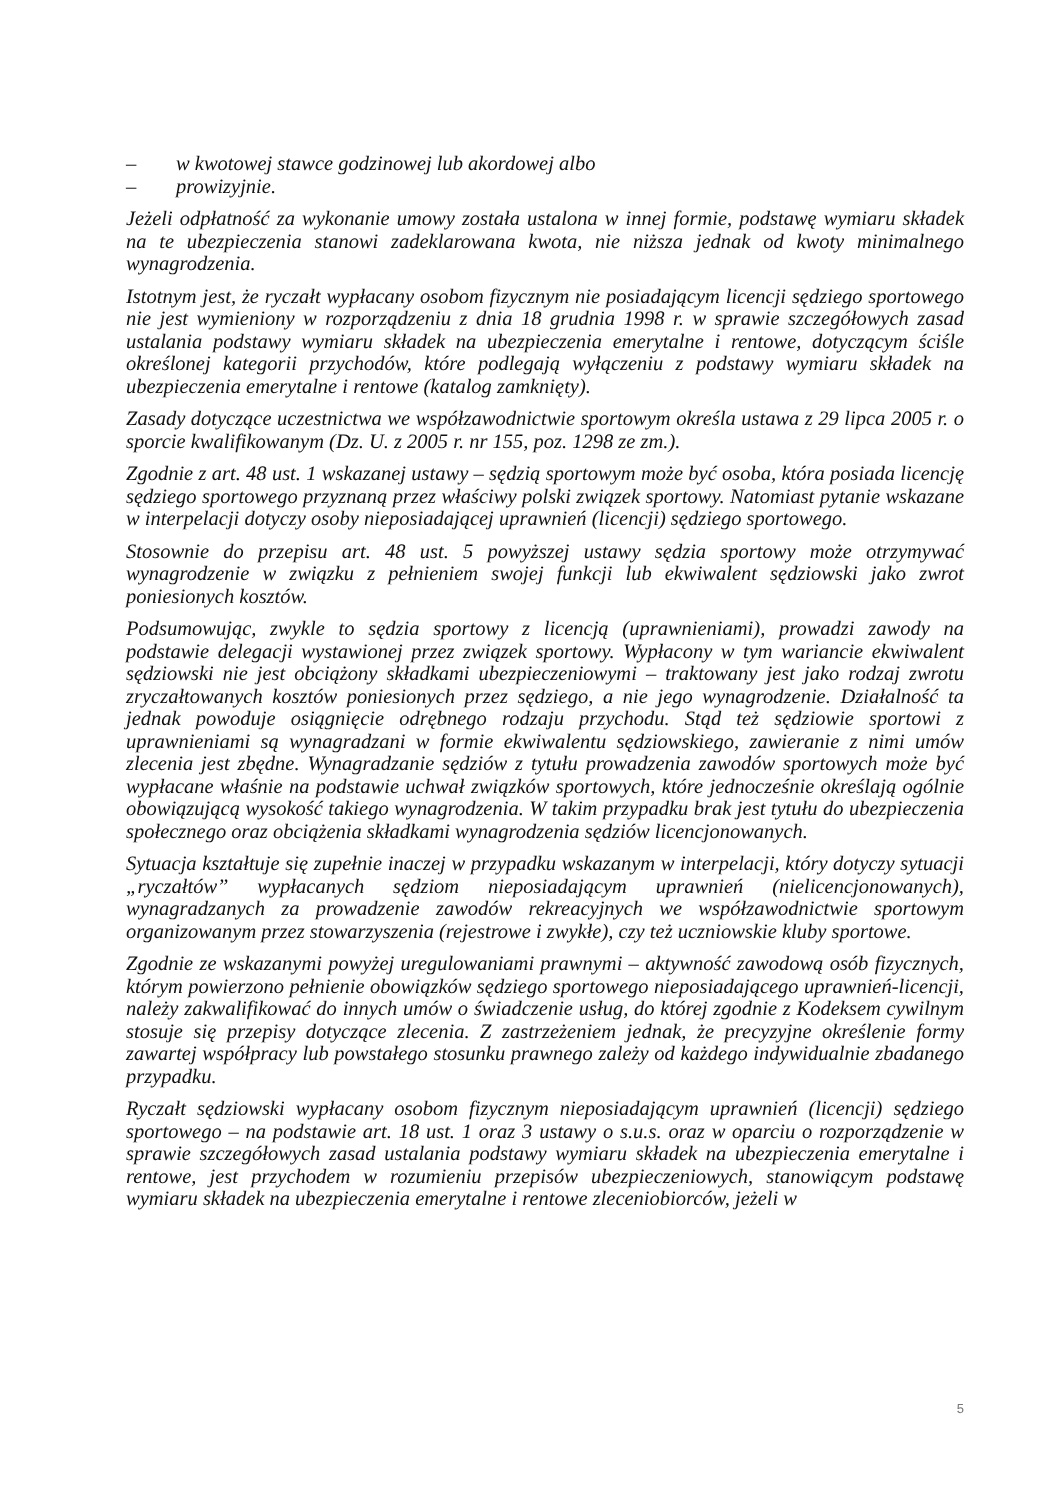– w kwotowej stawce godzinowej lub akordowej albo
– prowizyjnie.
Jeżeli odpłatność za wykonanie umowy została ustalona w innej formie, podstawę wymiaru składek na te ubezpieczenia stanowi zadeklarowana kwota, nie niższa jednak od kwoty minimalnego wynagrodzenia.
Istotnym jest, że ryczałt wypłacany osobom fizycznym nie posiadającym licencji sędziego sportowego nie jest wymieniony w rozporządzeniu z dnia 18 grudnia 1998 r. w sprawie szczegółowych zasad ustalania podstawy wymiaru składek na ubezpieczenia emerytalne i rentowe, dotyczącym ściśle określonej kategorii przychodów, które podlegają wyłączeniu z podstawy wymiaru składek na ubezpieczenia emerytalne i rentowe (katalog zamknięty).
Zasady dotyczące uczestnictwa we współzawodnictwie sportowym określa ustawa z 29 lipca 2005 r. o sporcie kwalifikowanym (Dz. U. z 2005 r. nr 155, poz. 1298 ze zm.).
Zgodnie z art. 48 ust. 1 wskazanej ustawy – sędzią sportowym może być osoba, która posiada licencję sędziego sportowego przyznaną przez właściwy polski związek sportowy. Natomiast pytanie wskazane w interpelacji dotyczy osoby nieposiadającej uprawnień (licencji) sędziego sportowego.
Stosownie do przepisu art. 48 ust. 5 powyższej ustawy sędzia sportowy może otrzymywać wynagrodzenie w związku z pełnieniem swojej funkcji lub ekwiwalent sędziowski jako zwrot poniesionych kosztów.
Podsumowując, zwykle to sędzia sportowy z licencją (uprawnieniami), prowadzi zawody na podstawie delegacji wystawionej przez związek sportowy. Wypłacony w tym wariancie ekwiwalent sędziowski nie jest obciążony składkami ubezpieczeniowymi – traktowany jest jako rodzaj zwrotu zryczałtowanych kosztów poniesionych przez sędziego, a nie jego wynagrodzenie. Działalność ta jednak powoduje osiągnięcie odrębnego rodzaju przychodu. Stąd też sędziowie sportowi z uprawnieniami są wynagradzani w formie ekwiwalentu sędziowskiego, zawieranie z nimi umów zlecenia jest zbędne. Wynagradzanie sędziów z tytułu prowadzenia zawodów sportowych może być wypłacane właśnie na podstawie uchwał związków sportowych, które jednocześnie określają ogólnie obowiązującą wysokość takiego wynagrodzenia. W takim przypadku brak jest tytułu do ubezpieczenia społecznego oraz obciążenia składkami wynagrodzenia sędziów licencjonowanych.
Sytuacja kształtuje się zupełnie inaczej w przypadku wskazanym w interpelacji, który dotyczy sytuacji „ryczałtów” wypłacanych sędziom nieposiadającym uprawnień (nielicencjonowanych), wynagradzanych za prowadzenie zawodów rekreacyjnych we współzawodnictwie sportowym organizowanym przez stowarzyszenia (rejestrowe i zwykłe), czy też uczniowskie kluby sportowe.
Zgodnie ze wskazanymi powyżej uregulowaniami prawnymi – aktywność zawodową osób fizycznych, którym powierzono pełnienie obowiązków sędziego sportowego nieposiadającego uprawnień-licencji, należy zakwalifikować do innych umów o świadczenie usług, do której zgodnie z Kodeksem cywilnym stosuje się przepisy dotyczące zlecenia. Z zastrzeżeniem jednak, że precyzyjne określenie formy zawartej współpracy lub powstałego stosunku prawnego zależy od każdego indywidualnie zbadanego przypadku.
Ryczałt sędziowski wypłacany osobom fizycznym nieposiadającym uprawnień (licencji) sędziego sportowego – na podstawie art. 18 ust. 1 oraz 3 ustawy o s.u.s. oraz w oparciu o rozporządzenie w sprawie szczegółowych zasad ustalania podstawy wymiaru składek na ubezpieczenia emerytalne i rentowe, jest przychodem w rozumieniu przepisów ubezpieczeniowych, stanowiącym podstawę wymiaru składek na ubezpieczenia emerytalne i rentowe zleceniobiorców, jeżeli w
5